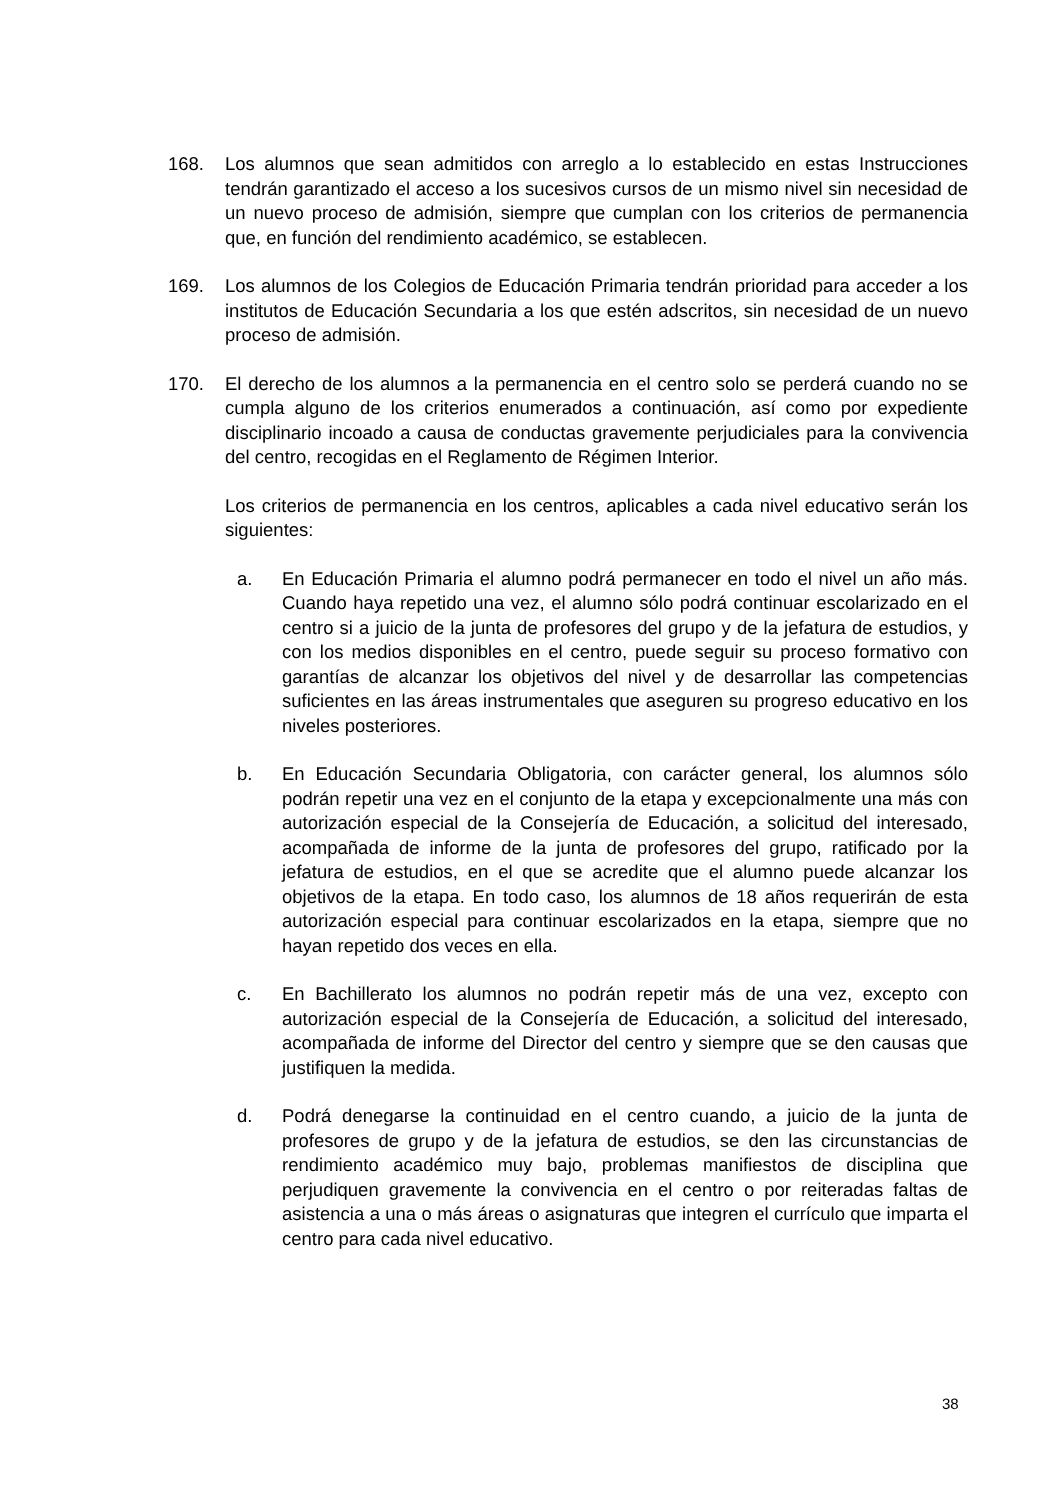168. Los alumnos que sean admitidos con arreglo a lo establecido en estas Instrucciones tendrán garantizado el acceso a los sucesivos cursos de un mismo nivel sin necesidad de un nuevo proceso de admisión, siempre que cumplan con los criterios de permanencia que, en función del rendimiento académico, se establecen.
169. Los alumnos de los Colegios de Educación Primaria tendrán prioridad para acceder a los institutos de Educación Secundaria a los que estén adscritos, sin necesidad de un nuevo proceso de admisión.
170. El derecho de los alumnos a la permanencia en el centro solo se perderá cuando no se cumpla alguno de los criterios enumerados a continuación, así como por expediente disciplinario incoado a causa de conductas gravemente perjudiciales para la convivencia del centro, recogidas en el Reglamento de Régimen Interior.
Los criterios de permanencia en los centros, aplicables a cada nivel educativo serán los siguientes:
a. En Educación Primaria el alumno podrá permanecer en todo el nivel un año más. Cuando haya repetido una vez, el alumno sólo podrá continuar escolarizado en el centro si a juicio de la junta de profesores del grupo y de la jefatura de estudios, y con los medios disponibles en el centro, puede seguir su proceso formativo con garantías de alcanzar los objetivos del nivel y de desarrollar las competencias suficientes en las áreas instrumentales que aseguren su progreso educativo en los niveles posteriores.
b. En Educación Secundaria Obligatoria, con carácter general, los alumnos sólo podrán repetir una vez en el conjunto de la etapa y excepcionalmente una más con autorización especial de la Consejería de Educación, a solicitud del interesado, acompañada de informe de la junta de profesores del grupo, ratificado por la jefatura de estudios, en el que se acredite que el alumno puede alcanzar los objetivos de la etapa. En todo caso, los alumnos de 18 años requerirán de esta autorización especial para continuar escolarizados en la etapa, siempre que no hayan repetido dos veces en ella.
c. En Bachillerato los alumnos no podrán repetir más de una vez, excepto con autorización especial de la Consejería de Educación, a solicitud del interesado, acompañada de informe del Director del centro y siempre que se den causas que justifiquen la medida.
d. Podrá denegarse la continuidad en el centro cuando, a juicio de la junta de profesores de grupo y de la jefatura de estudios, se den las circunstancias de rendimiento académico muy bajo, problemas manifiestos de disciplina que perjudiquen gravemente la convivencia en el centro o por reiteradas faltas de asistencia a una o más áreas o asignaturas que integren el currículo que imparta el centro para cada nivel educativo.
38